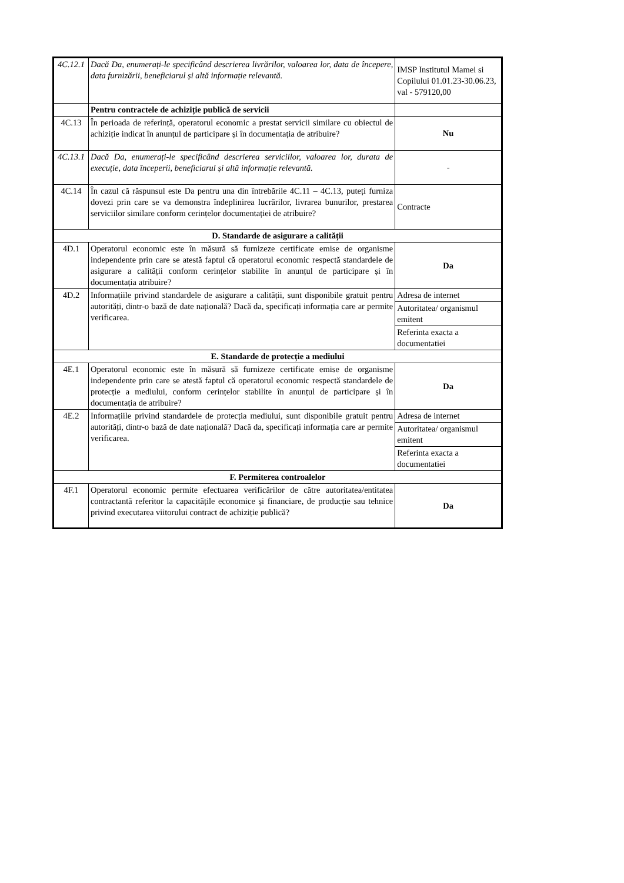| 4C.12.1 | Dacă Da, enumerați-le specificând descrierea livrărilor, valoarea lor, data de începere, data furnizării, beneficiarul și altă informație relevantă. | IMSP Institutul Mamei si Copilului 01.01.23-30.06.23, val - 579120,00 |
| | Pentru contractele de achiziție publică de servicii | |
| 4C.13 | În perioada de referință, operatorul economic a prestat servicii similare cu obiectul de achiziție indicat în anunțul de participare și în documentația de atribuire? | Nu |
| 4C.13.1 | Dacă Da, enumerați-le specificând descrierea serviciilor, valoarea lor, durata de execuție, data începerii, beneficiarul și altă informație relevantă. | - |
| 4C.14 | În cazul că răspunsul este Da pentru una din întrebările 4C.11 – 4C.13, puteți furniza dovezi prin care se va demonstra îndeplinirea lucrărilor, livrarea bunurilor, prestarea serviciilor similare conform cerințelor documentației de atribuire? | Contracte |
| D. Standarde de asigurare a calității | | |
| 4D.1 | Operatorul economic este în măsură să furnizeze certificate emise de organisme independente prin care se atestă faptul că operatorul economic respectă standardele de asigurare a calității conform cerințelor stabilite în anunțul de participare și în documentația atribuire? | Da |
| 4D.2 | Informațiile privind standardele de asigurare a calității, sunt disponibile gratuit pentru autorități, dintr-o bază de date națională? Dacă da, specificați informația care ar permite verificarea. | Adresa de internet |
| | | Autoritatea/ organismul emitent |
| | | Referinta exacta a documentatiei |
| E. Standarde de protecție a mediului | | |
| 4E.1 | Operatorul economic este în măsură să furnizeze certificate emise de organisme independente prin care se atestă faptul că operatorul economic respectă standardele de protecție a mediului, conform cerințelor stabilite în anunțul de participare și în documentația de atribuire? | Da |
| 4E.2 | Informațiile privind standardele de protecția mediului, sunt disponibile gratuit pentru autorități, dintr-o bază de date națională? Dacă da, specificați informația care ar permite verificarea. | Adresa de internet |
| | | Autoritatea/ organismul emitent |
| | | Referinta exacta a documentatiei |
| F. Permiterea controalelor | | |
| 4F.1 | Operatorul economic permite efectuarea verificărilor de către autoritatea/entitatea contractantă referitor la capacitățile economice și financiare, de producție sau tehnice privind executarea viitorului contract de achiziție publică? | Da |